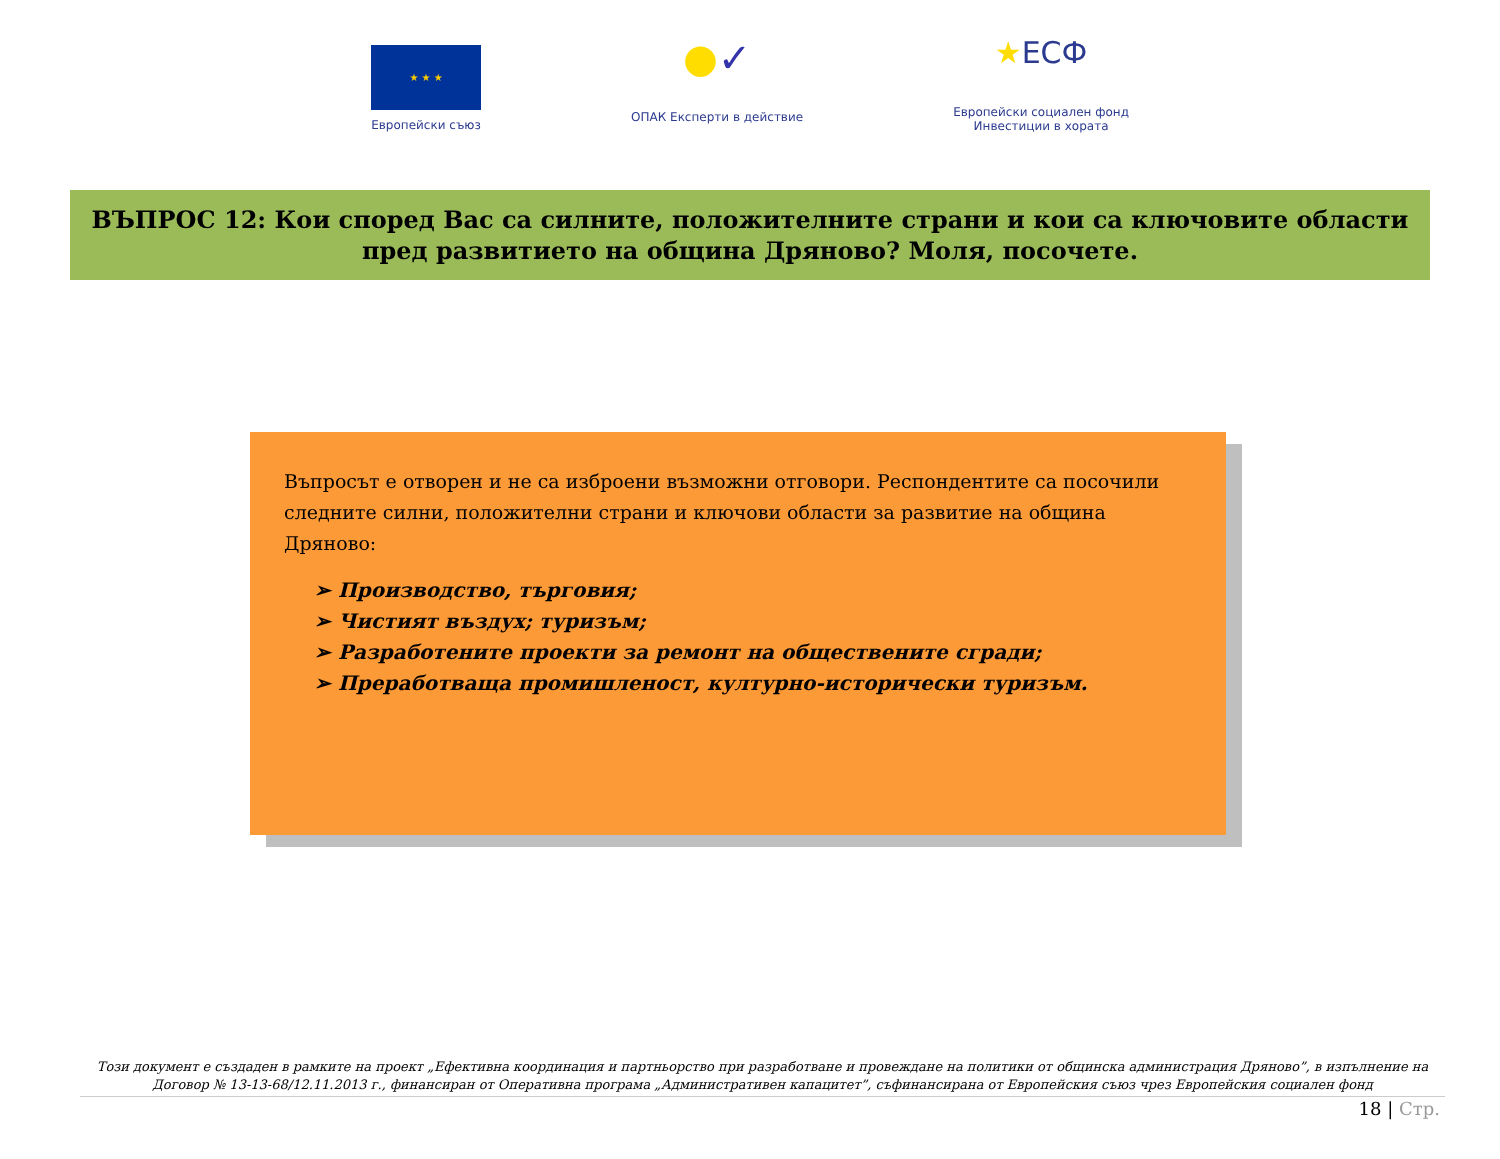★ ★ ★
Европейски съюз
●✓
ОПАК Експерти в действие
★ЕСФ
Европейски социален фонд
Инвестиции в хората
ВЪПРОС 12: Кои според Вас са силните, положителните страни и кои са ключовите области пред развитието на община Дряново? Моля, посочете.
Въпросът е отворен и не са изброени възможни отговори. Респондентите са посочили следните силни, положителни страни и ключови области за развитие на община Дряново:
➢ Производство, търговия;
➢ Чистият въздух; туризъм;
➢ Разработените проекти за ремонт на обществените сгради;
➢ Преработваща промишленост, културно-исторически туризъм.
Този документ е създаден в рамките на проект „Ефективна координация и партньорство при разработване и провеждане на политики от общинска администрация Дряново”, в изпълнение на Договор № 13-13-68/12.11.2013 г., финансиран от Оперативна програма „Административен капацитет”, съфинансирана от Европейския съюз чрез Европейския социален фонд
18 | Стр.